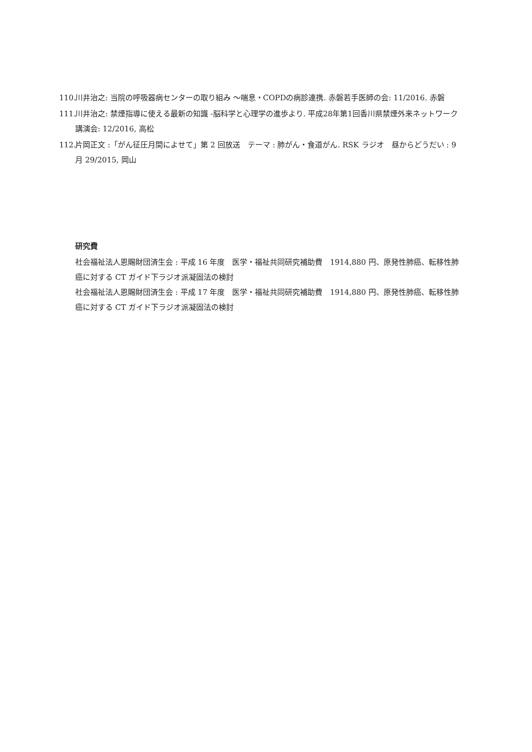110. 川井治之: 当院の呼吸器病センターの取り組み ～喘息・COPDの病診連携. 赤磐若手医師の会: 11/2016. 赤磐
111. 川井治之: 禁煙指導に使える最新の知識 -脳科学と心理学の進歩より. 平成28年第1回香川県禁煙外来ネットワーク講演会: 12/2016, 高松
112. 片岡正文 :「がん征圧月間によせて」第 2 回放送　テーマ : 肺がん・食道がん. RSK ラジオ　昼からどうだい : 9 月 29/2015, 岡山
研究費
社会福祉法人恩賜財団済生会 : 平成 16 年度　医学・福祉共同研究補助費　1914,880 円、原発性肺癌、転移性肺癌に対する CT ガイド下ラジオ派凝固法の検討
社会福祉法人恩賜財団済生会 : 平成 17 年度　医学・福祉共同研究補助費　1914,880 円、原発性肺癌、転移性肺癌に対する CT ガイド下ラジオ派凝固法の検討